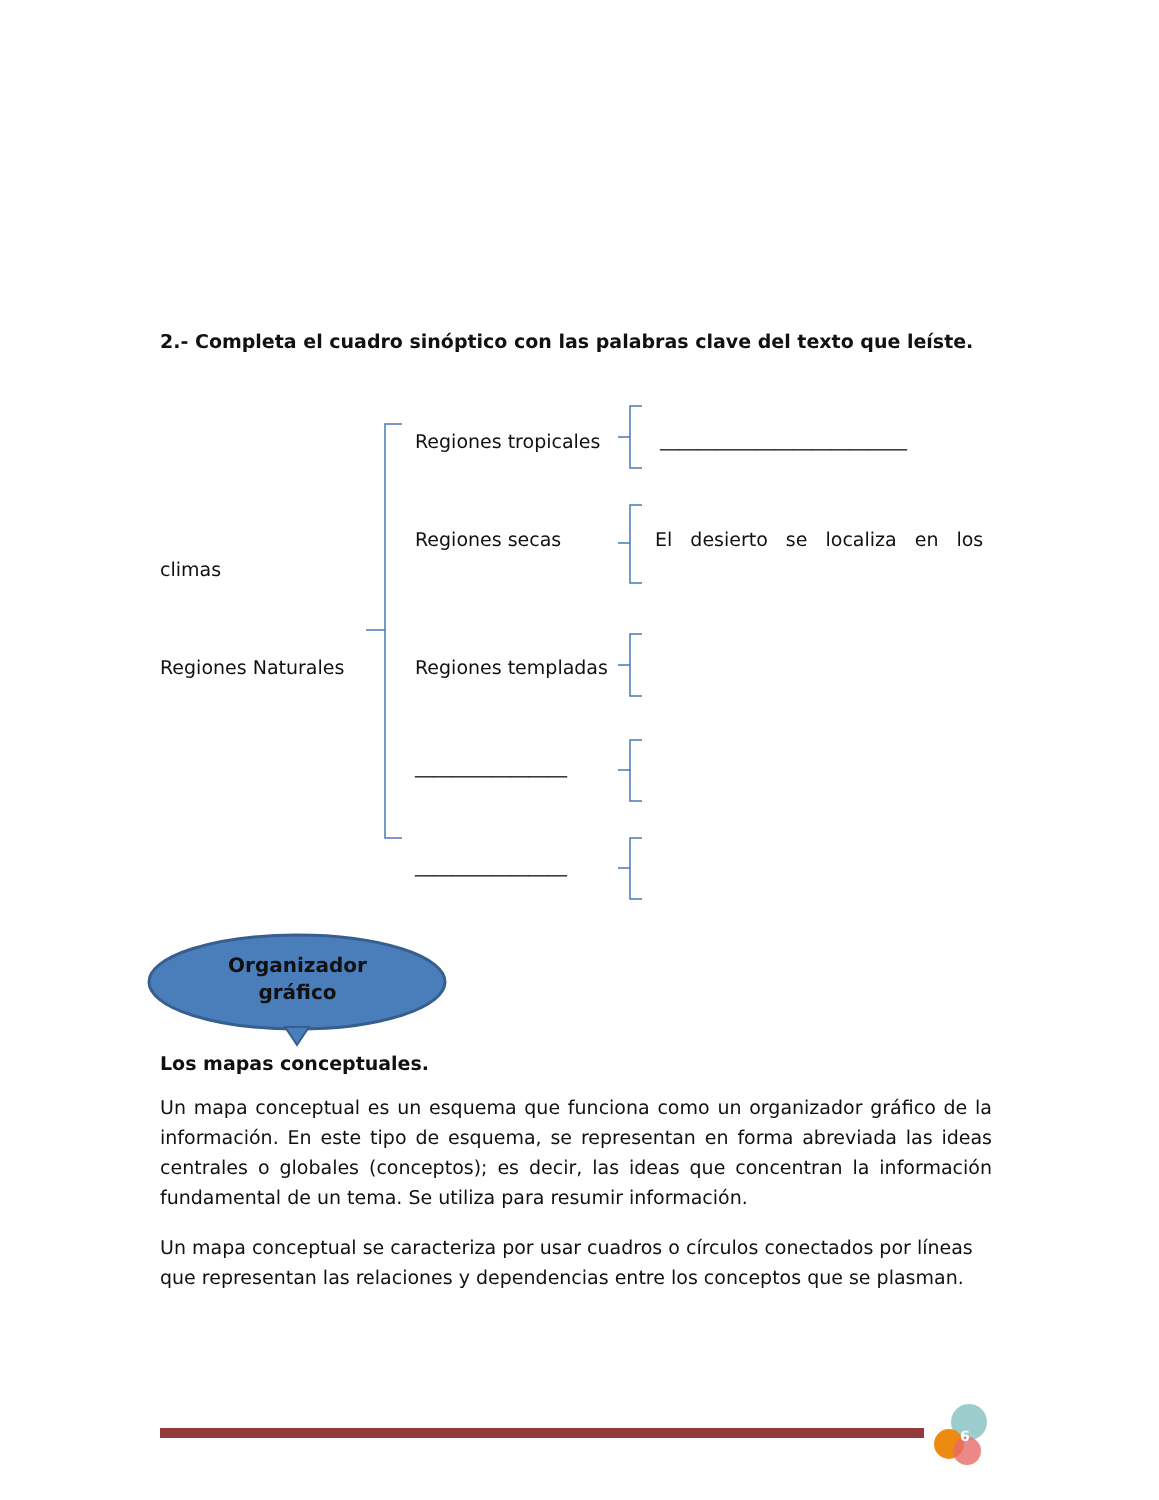2.- Completa el cuadro sinóptico con las palabras clave del texto que leíste.
Regiones tropicales __________________________
Regiones secas El desierto se localiza en los
climas
Regiones Naturales Regiones templadas
________________
________________
Organizador
gráfico
Los mapas conceptuales.
Un mapa conceptual es un esquema que funciona como un organizador gráfico de la información. En este tipo de esquema, se representan en forma abreviada las ideas centrales o globales (conceptos); es decir, las ideas que concentran la información fundamental de un tema. Se utiliza para resumir información.
Un mapa conceptual se caracteriza por usar cuadros o círculos conectados por líneas que representan las relaciones y dependencias entre los conceptos que se plasman.
6